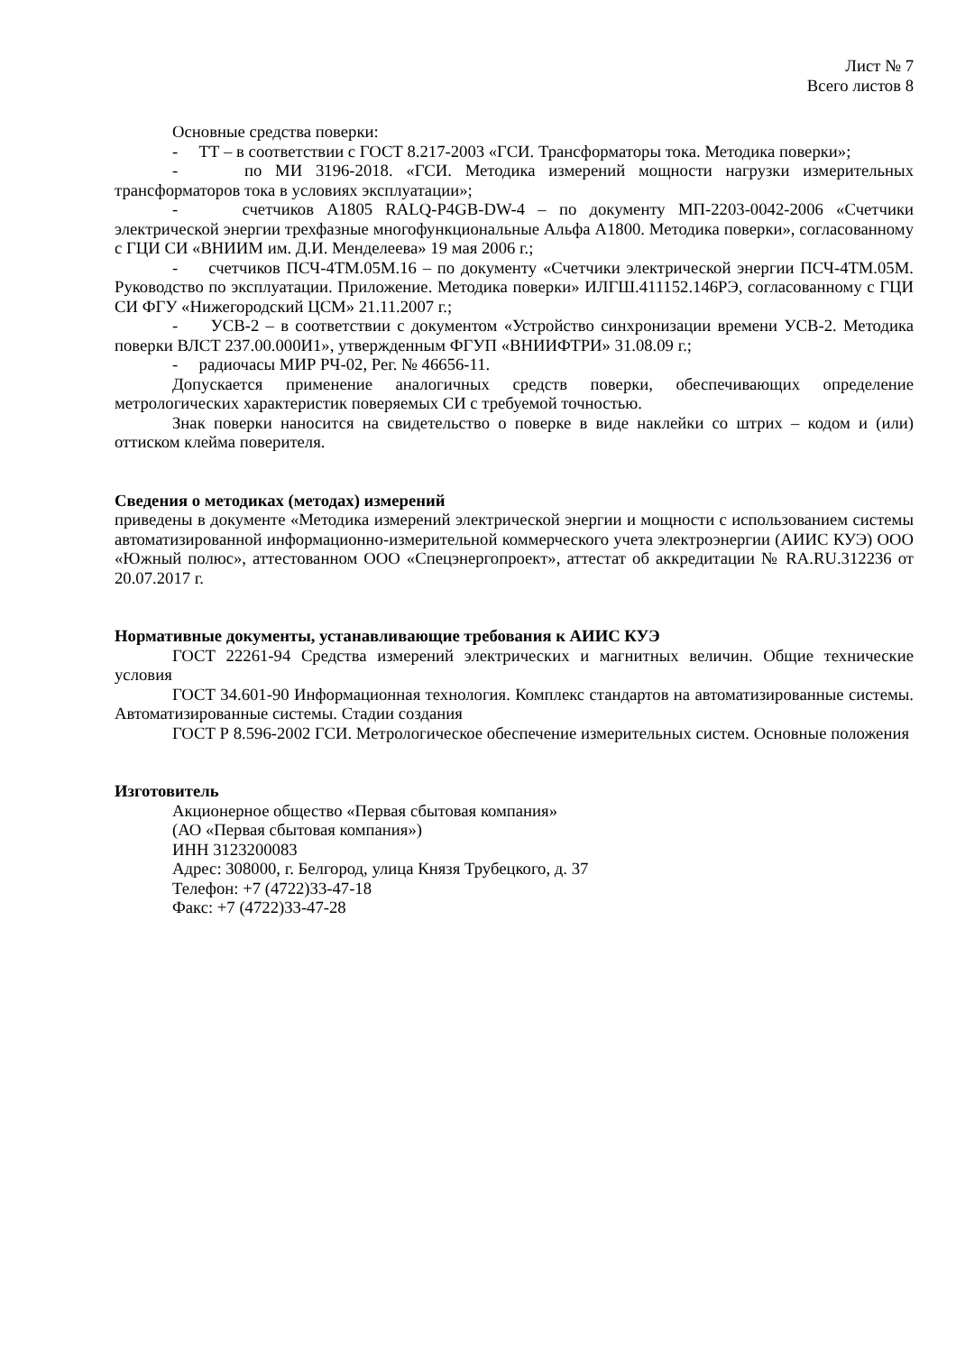Лист № 7
Всего листов 8
Основные средства поверки:
- ТТ – в соответствии с ГОСТ 8.217-2003 «ГСИ. Трансформаторы тока. Методика поверки»;
- по МИ 3196-2018. «ГСИ. Методика измерений мощности нагрузки измерительных трансформаторов тока в условиях эксплуатации»;
- счетчиков А1805 RALQ-P4GB-DW-4 – по документу МП-2203-0042-2006 «Счетчики электрической энергии трехфазные многофункциональные Альфа А1800. Методика поверки», согласованному с ГЦИ СИ «ВНИИМ им. Д.И. Менделеева» 19 мая 2006 г.;
- счетчиков ПСЧ-4ТМ.05М.16 – по документу «Счетчики электрической энергии ПСЧ-4ТМ.05М. Руководство по эксплуатации. Приложение. Методика поверки» ИЛГШ.411152.146РЭ, согласованному с ГЦИ СИ ФГУ «Нижегородский ЦСМ» 21.11.2007 г.;
- УСВ-2 – в соответствии с документом «Устройство синхронизации времени УСВ-2. Методика поверки ВЛСТ 237.00.000И1», утвержденным ФГУП «ВНИИФТРИ» 31.08.09 г.;
- радиочасы МИР РЧ-02, Рег. № 46656-11.
Допускается применение аналогичных средств поверки, обеспечивающих определение метрологических характеристик поверяемых СИ с требуемой точностью.
Знак поверки наносится на свидетельство о поверке в виде наклейки со штрих – кодом и (или) оттиском клейма поверителя.
Сведения о методиках (методах) измерений
приведены в документе «Методика измерений электрической энергии и мощности с использованием системы автоматизированной информационно-измерительной коммерческого учета электроэнергии (АИИС КУЭ) ООО «Южный полюс», аттестованном ООО «Спецэнергопроект», аттестат об аккредитации № RA.RU.312236 от 20.07.2017 г.
Нормативные документы, устанавливающие требования к АИИС КУЭ
ГОСТ 22261-94 Средства измерений электрических и магнитных величин. Общие технические условия
ГОСТ 34.601-90 Информационная технология. Комплекс стандартов на автоматизированные системы. Автоматизированные системы. Стадии создания
ГОСТ Р 8.596-2002 ГСИ. Метрологическое обеспечение измерительных систем. Основные положения
Изготовитель
Акционерное общество «Первая сбытовая компания»
(АО «Первая сбытовая компания»)
ИНН 3123200083
Адрес: 308000, г. Белгород, улица Князя Трубецкого, д. 37
Телефон: +7 (4722)33-47-18
Факс: +7 (4722)33-47-28